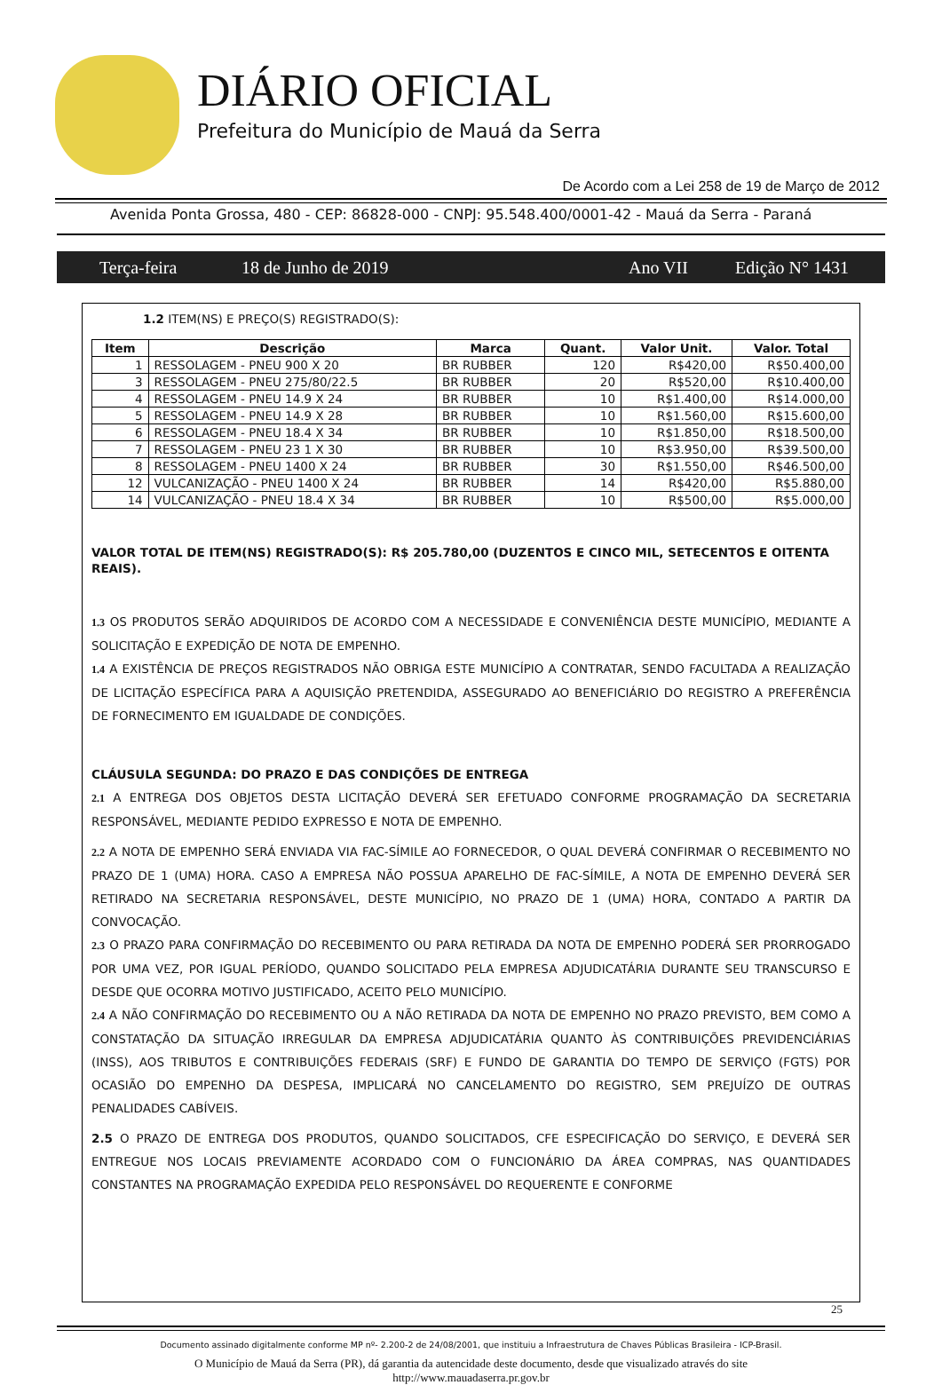DIÁRIO OFICIAL
Prefeitura do Município de Mauá da Serra
De Acordo com a Lei 258 de 19 de Março de 2012
Avenida Ponta Grossa, 480 - CEP: 86828-000 - CNPJ: 95.548.400/0001-42 - Mauá da Serra - Paraná
Terça-feira 18 de Junho de 2019 Ano VII Edição N° 1431
1.2 ITEM(NS) E PREÇO(S) REGISTRADO(S):
| Item | Descrição | Marca | Quant. | Valor Unit. | Valor. Total |
| --- | --- | --- | --- | --- | --- |
| 1 | RESSOLAGEM - PNEU 900 X 20 | BR RUBBER | 120 | R$420,00 | R$50.400,00 |
| 3 | RESSOLAGEM - PNEU 275/80/22.5 | BR RUBBER | 20 | R$520,00 | R$10.400,00 |
| 4 | RESSOLAGEM - PNEU 14.9 X 24 | BR RUBBER | 10 | R$1.400,00 | R$14.000,00 |
| 5 | RESSOLAGEM - PNEU 14.9 X 28 | BR RUBBER | 10 | R$1.560,00 | R$15.600,00 |
| 6 | RESSOLAGEM - PNEU 18.4 X 34 | BR RUBBER | 10 | R$1.850,00 | R$18.500,00 |
| 7 | RESSOLAGEM - PNEU 23 1 X 30 | BR RUBBER | 10 | R$3.950,00 | R$39.500,00 |
| 8 | RESSOLAGEM - PNEU 1400 X 24 | BR RUBBER | 30 | R$1.550,00 | R$46.500,00 |
| 12 | VULCANIZAÇÃO - PNEU 1400 X 24 | BR RUBBER | 14 | R$420,00 | R$5.880,00 |
| 14 | VULCANIZAÇÃO - PNEU 18.4 X 34 | BR RUBBER | 10 | R$500,00 | R$5.000,00 |
VALOR TOTAL DE ITEM(NS) REGISTRADO(S): R$ 205.780,00 (DUZENTOS E CINCO MIL, SETECENTOS E OITENTA REAIS).
1.3 OS PRODUTOS SERÃO ADQUIRIDOS DE ACORDO COM A NECESSIDADE E CONVENIÊNCIA DESTE MUNICÍPIO, MEDIANTE A SOLICITAÇÃO E EXPEDIÇÃO DE NOTA DE EMPENHO.
1.4 A EXISTÊNCIA DE PREÇOS REGISTRADOS NÃO OBRIGA ESTE MUNICÍPIO A CONTRATAR, SENDO FACULTADA A REALIZAÇÃO DE LICITAÇÃO ESPECÍFICA PARA A AQUISIÇÃO PRETENDIDA, ASSEGURADO AO BENEFICIÁRIO DO REGISTRO A PREFERÊNCIA DE FORNECIMENTO EM IGUALDADE DE CONDIÇÕES.
CLÁUSULA SEGUNDA: DO PRAZO E DAS CONDIÇÕES DE ENTREGA
2.1 A ENTREGA DOS OBJETOS DESTA LICITAÇÃO DEVERÁ SER EFETUADO CONFORME PROGRAMAÇÃO DA SECRETARIA RESPONSÁVEL, MEDIANTE PEDIDO EXPRESSO E NOTA DE EMPENHO.
2.2 A NOTA DE EMPENHO SERÁ ENVIADA VIA FAC-SÍMILE AO FORNECEDOR, O QUAL DEVERÁ CONFIRMAR O RECEBIMENTO NO PRAZO DE 1 (UMA) HORA. CASO A EMPRESA NÃO POSSUA APARELHO DE FAC-SÍMILE, A NOTA DE EMPENHO DEVERÁ SER RETIRADO NA SECRETARIA RESPONSÁVEL, DESTE MUNICÍPIO, NO PRAZO DE 1 (UMA) HORA, CONTADO A PARTIR DA CONVOCAÇÃO.
2.3 O PRAZO PARA CONFIRMAÇÃO DO RECEBIMENTO OU PARA RETIRADA DA NOTA DE EMPENHO PODERÁ SER PRORROGADO POR UMA VEZ, POR IGUAL PERÍODO, QUANDO SOLICITADO PELA EMPRESA ADJUDICATÁRIA DURANTE SEU TRANSCURSO E DESDE QUE OCORRA MOTIVO JUSTIFICADO, ACEITO PELO MUNICÍPIO.
2.4 A NÃO CONFIRMAÇÃO DO RECEBIMENTO OU A NÃO RETIRADA DA NOTA DE EMPENHO NO PRAZO PREVISTO, BEM COMO A CONSTATAÇÃO DA SITUAÇÃO IRREGULAR DA EMPRESA ADJUDICATÁRIA QUANTO ÀS CONTRIBUIÇÕES PREVIDENCIÁRIAS (INSS), AOS TRIBUTOS E CONTRIBUIÇÕES FEDERAIS (SRF) E FUNDO DE GARANTIA DO TEMPO DE SERVIÇO (FGTS) POR OCASIÃO DO EMPENHO DA DESPESA, IMPLICARÁ NO CANCELAMENTO DO REGISTRO, SEM PREJUÍZO DE OUTRAS PENALIDADES CABÍVEIS.
2.5 O PRAZO DE ENTREGA DOS PRODUTOS, QUANDO SOLICITADOS, CFE ESPECIFICAÇÃO DO SERVIÇO, E DEVERÁ SER ENTREGUE NOS LOCAIS PREVIAMENTE ACORDADO COM O FUNCIONÁRIO DA ÁREA COMPRAS, NAS QUANTIDADES CONSTANTES NA PROGRAMAÇÃO EXPEDIDA PELO RESPONSÁVEL DO REQUERENTE E CONFORME
25
Documento assinado digitalmente conforme MP nº- 2.200-2 de 24/08/2001, que instituiu a Infraestrutura de Chaves Públicas Brasileira - ICP-Brasil.
O Município de Mauá da Serra (PR), dá garantia da autencidade deste documento, desde que visualizado através do site
http://www.mauadaserra.pr.gov.br